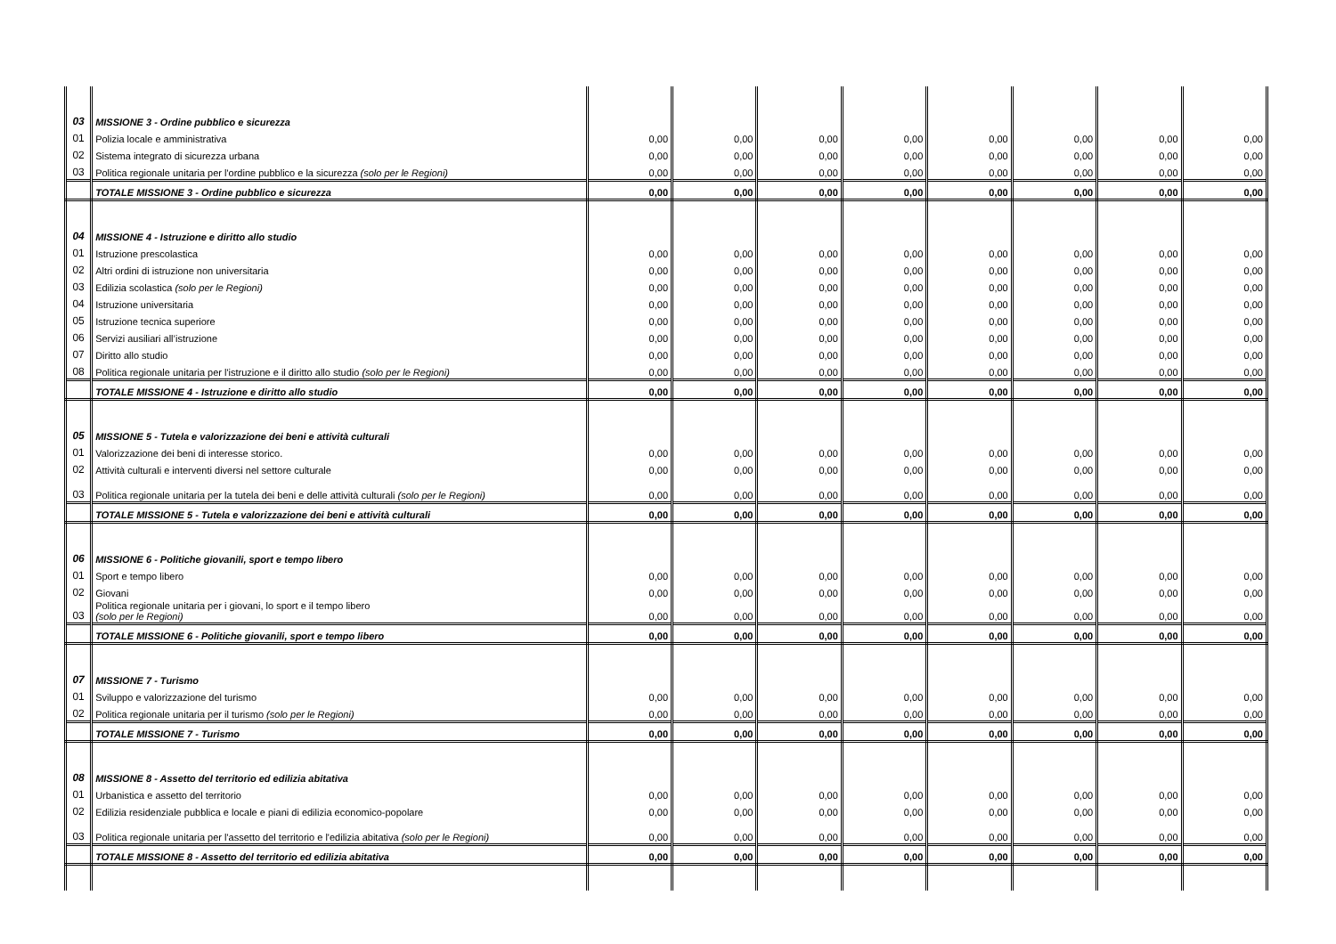| 03 | MISSIONE 3 - Ordine pubblico e sicurezza | | | | | | | | |
| 01 | Polizia locale e amministrativa | 0,00 | 0,00 | 0,00 | 0,00 | 0,00 | 0,00 | 0,00 | 0,00 |
| 02 | Sistema integrato di sicurezza urbana | 0,00 | 0,00 | 0,00 | 0,00 | 0,00 | 0,00 | 0,00 | 0,00 |
| 03 | Politica regionale unitaria per l'ordine pubblico e la sicurezza (solo per le Regioni) | 0,00 | 0,00 | 0,00 | 0,00 | 0,00 | 0,00 | 0,00 | 0,00 |
| | TOTALE MISSIONE 3 - Ordine pubblico e sicurezza | 0,00 | 0,00 | 0,00 | 0,00 | 0,00 | 0,00 | 0,00 | 0,00 |
| 04 | MISSIONE 4 - Istruzione e diritto allo studio | | | | | | | | |
| 01 | Istruzione prescolastica | 0,00 | 0,00 | 0,00 | 0,00 | 0,00 | 0,00 | 0,00 | 0,00 |
| 02 | Altri ordini di istruzione non universitaria | 0,00 | 0,00 | 0,00 | 0,00 | 0,00 | 0,00 | 0,00 | 0,00 |
| 03 | Edilizia scolastica (solo per le Regioni) | 0,00 | 0,00 | 0,00 | 0,00 | 0,00 | 0,00 | 0,00 | 0,00 |
| 04 | Istruzione universitaria | 0,00 | 0,00 | 0,00 | 0,00 | 0,00 | 0,00 | 0,00 | 0,00 |
| 05 | Istruzione tecnica superiore | 0,00 | 0,00 | 0,00 | 0,00 | 0,00 | 0,00 | 0,00 | 0,00 |
| 06 | Servizi ausiliari all’istruzione | 0,00 | 0,00 | 0,00 | 0,00 | 0,00 | 0,00 | 0,00 | 0,00 |
| 07 | Diritto allo studio | 0,00 | 0,00 | 0,00 | 0,00 | 0,00 | 0,00 | 0,00 | 0,00 |
| 08 | Politica regionale unitaria per l'istruzione e il diritto allo studio (solo per le Regioni) | 0,00 | 0,00 | 0,00 | 0,00 | 0,00 | 0,00 | 0,00 | 0,00 |
| | TOTALE MISSIONE 4 - Istruzione e diritto allo studio | 0,00 | 0,00 | 0,00 | 0,00 | 0,00 | 0,00 | 0,00 | 0,00 |
| 05 | MISSIONE 5 - Tutela e valorizzazione dei beni e attività culturali | | | | | | | | |
| 01 | Valorizzazione dei beni di interesse storico. | 0,00 | 0,00 | 0,00 | 0,00 | 0,00 | 0,00 | 0,00 | 0,00 |
| 02 | Attività culturali e interventi diversi nel settore culturale | 0,00 | 0,00 | 0,00 | 0,00 | 0,00 | 0,00 | 0,00 | 0,00 |
| 03 | Politica regionale unitaria per la tutela dei beni e delle attività culturali (solo per le Regioni) | 0,00 | 0,00 | 0,00 | 0,00 | 0,00 | 0,00 | 0,00 | 0,00 |
| | TOTALE MISSIONE 5 - Tutela e valorizzazione dei beni e attività culturali | 0,00 | 0,00 | 0,00 | 0,00 | 0,00 | 0,00 | 0,00 | 0,00 |
| 06 | MISSIONE 6 - Politiche giovanili, sport e tempo libero | | | | | | | | |
| 01 | Sport e tempo libero | 0,00 | 0,00 | 0,00 | 0,00 | 0,00 | 0,00 | 0,00 | 0,00 |
| 02 | Giovani | 0,00 | 0,00 | 0,00 | 0,00 | 0,00 | 0,00 | 0,00 | 0,00 |
| 03 | Politica regionale unitaria per i giovani, lo sport e il tempo libero (solo per le Regioni) | 0,00 | 0,00 | 0,00 | 0,00 | 0,00 | 0,00 | 0,00 | 0,00 |
| | TOTALE MISSIONE 6 - Politiche giovanili, sport e tempo libero | 0,00 | 0,00 | 0,00 | 0,00 | 0,00 | 0,00 | 0,00 | 0,00 |
| 07 | MISSIONE 7 - Turismo | | | | | | | | |
| 01 | Sviluppo e valorizzazione del turismo | 0,00 | 0,00 | 0,00 | 0,00 | 0,00 | 0,00 | 0,00 | 0,00 |
| 02 | Politica regionale unitaria per il turismo (solo per le Regioni) | 0,00 | 0,00 | 0,00 | 0,00 | 0,00 | 0,00 | 0,00 | 0,00 |
| | TOTALE MISSIONE 7 - Turismo | 0,00 | 0,00 | 0,00 | 0,00 | 0,00 | 0,00 | 0,00 | 0,00 |
| 08 | MISSIONE 8 - Assetto del territorio ed edilizia abitativa | | | | | | | | |
| 01 | Urbanistica e assetto del territorio | 0,00 | 0,00 | 0,00 | 0,00 | 0,00 | 0,00 | 0,00 | 0,00 |
| 02 | Edilizia residenziale pubblica e locale e piani di edilizia economico-popolare | 0,00 | 0,00 | 0,00 | 0,00 | 0,00 | 0,00 | 0,00 | 0,00 |
| 03 | Politica regionale unitaria per l'assetto del territorio e l'edilizia abitativa (solo per le Regioni) | 0,00 | 0,00 | 0,00 | 0,00 | 0,00 | 0,00 | 0,00 | 0,00 |
| | TOTALE MISSIONE 8 - Assetto del territorio ed edilizia abitativa | 0,00 | 0,00 | 0,00 | 0,00 | 0,00 | 0,00 | 0,00 | 0,00 |